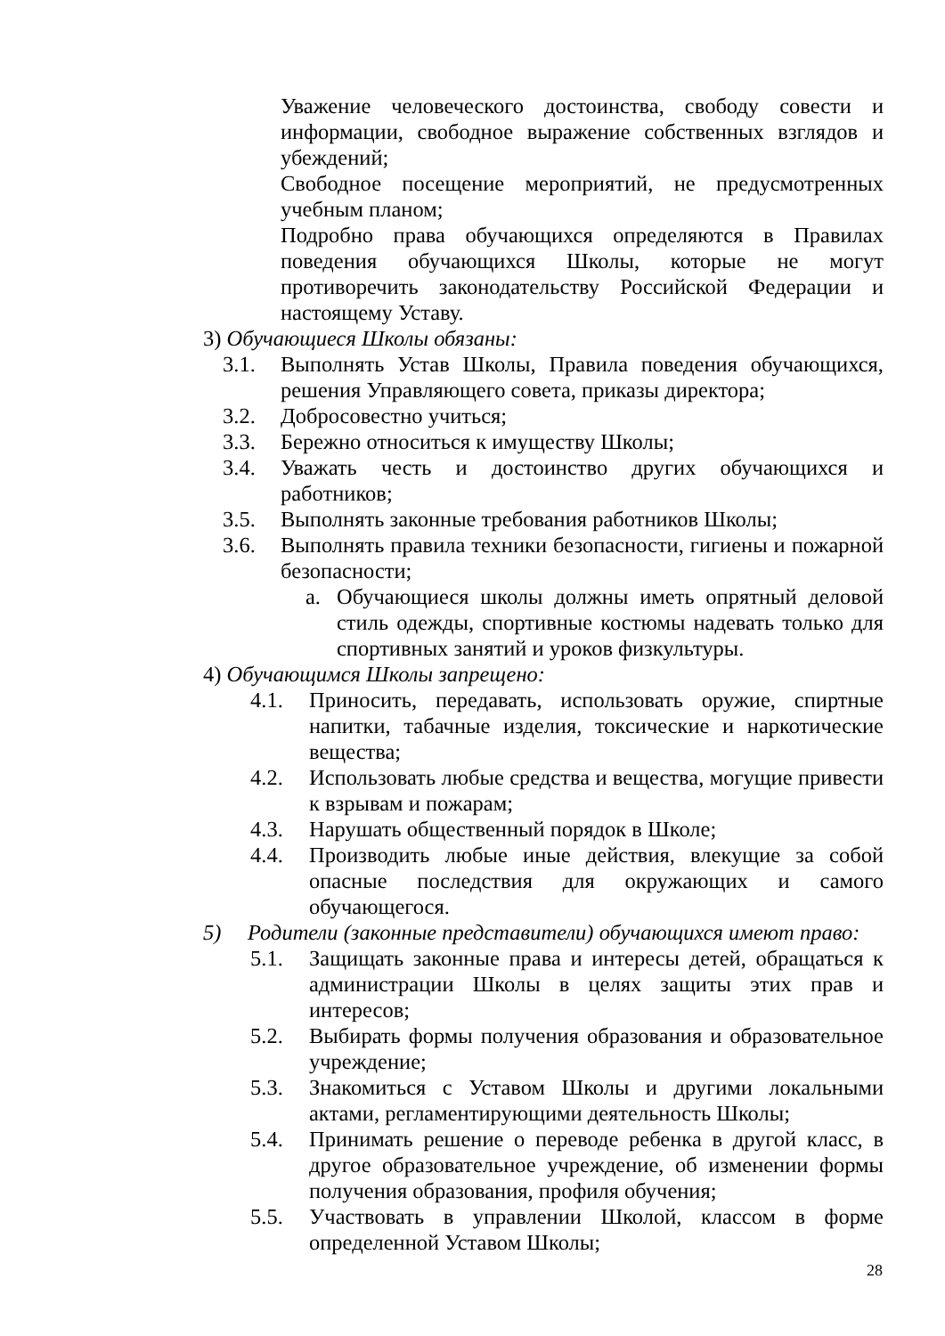Уважение человеческого достоинства, свободу совести и информации, свободное выражение собственных взглядов и убеждений;
Свободное посещение мероприятий, не предусмотренных учебным планом;
Подробно права обучающихся определяются в Правилах поведения обучающихся Школы, которые не могут противоречить законодательству Российской Федерации и настоящему Уставу.
3) Обучающиеся Школы обязаны:
3.1. Выполнять Устав Школы, Правила поведения обучающихся, решения Управляющего совета, приказы директора;
3.2. Добросовестно учиться;
3.3. Бережно относиться к имуществу Школы;
3.4. Уважать честь и достоинство других обучающихся и работников;
3.5. Выполнять законные требования работников Школы;
3.6. Выполнять правила техники безопасности, гигиены и пожарной безопасности;
a. Обучающиеся школы должны иметь опрятный деловой стиль одежды, спортивные костюмы надевать только для спортивных занятий и уроков физкультуры.
4) Обучающимся Школы запрещено:
4.1. Приносить, передавать, использовать оружие, спиртные напитки, табачные изделия, токсические и наркотические вещества;
4.2. Использовать любые средства и вещества, могущие привести к взрывам и пожарам;
4.3. Нарушать общественный порядок в Школе;
4.4. Производить любые иные действия, влекущие за собой опасные последствия для окружающих и самого обучающегося.
5) Родители (законные представители) обучающихся имеют право:
5.1. Защищать законные права и интересы детей, обращаться к администрации Школы в целях защиты этих прав и интересов;
5.2. Выбирать формы получения образования и образовательное учреждение;
5.3. Знакомиться с Уставом Школы и другими локальными актами, регламентирующими деятельность Школы;
5.4. Принимать решение о переводе ребенка в другой класс, в другое образовательное учреждение, об изменении формы получения образования, профиля обучения;
5.5. Участвовать в управлении Школой, классом в форме определенной Уставом Школы;
28